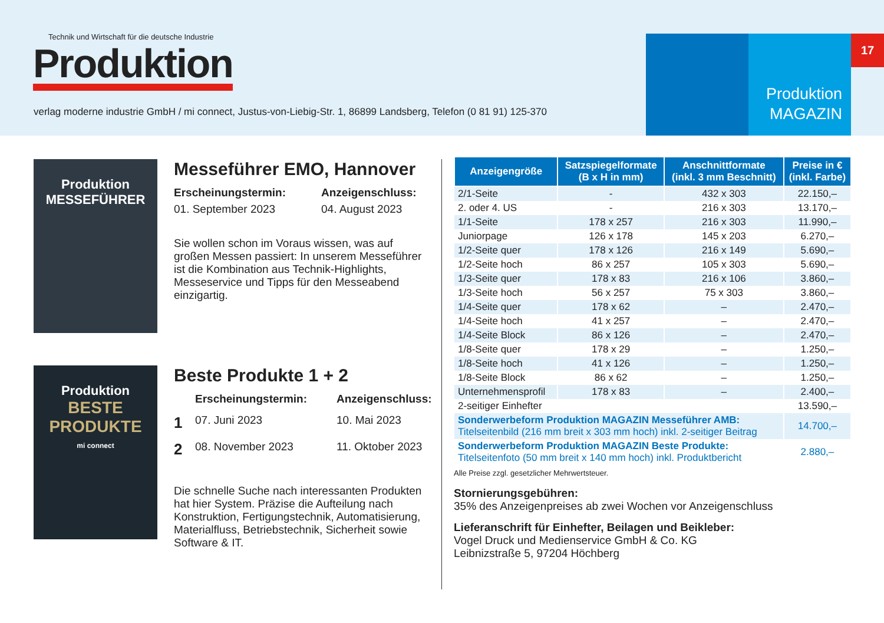Technik und Wirtschaft für die deutsche Industrie
Produktion
verlag moderne industrie GmbH / mi connect, Justus-von-Liebig-Str. 1, 86899 Landsberg, Telefon (0 81 91) 125-370
Produktion
MAGAZIN
17
Produktion
MESSEFÜHRER
Messeführer EMO, Hannover
Erscheinungstermin: Anzeigenschluss: 01. September 2023 04. August 2023
Sie wollen schon im Voraus wissen, was auf großen Messen passiert: In unserem Messeführer ist die Kombination aus Technik-Highlights, Messeservice und Tipps für den Messeabend einzigartig.
Produktion
BESTE PRODUKTE
mi connect
Beste Produkte 1 + 2
Erscheinungstermin: Anzeigenschluss: 1 07. Juni 2023 10. Mai 2023 2 08. November 2023 11. Oktober 2023
Die schnelle Suche nach interessanten Produkten hat hier System. Präzise die Aufteilung nach Konstruktion, Fertigungstechnik, Automatisierung, Materialfluss, Betriebstechnik, Sicherheit sowie Software & IT.
| Anzeigengröße | Satzspiegelformate (B x H in mm) | Anschnittformate (inkl. 3 mm Beschnitt) | Preise in € (inkl. Farbe) |
| --- | --- | --- | --- |
| 2/1-Seite | - | 432 x 303 | 22.150,– |
| 2. oder 4. US | - | 216 x 303 | 13.170,– |
| 1/1-Seite | 178 x 257 | 216 x 303 | 11.990,– |
| Juniorpage | 126 x 178 | 145 x 203 | 6.270,– |
| 1/2-Seite quer | 178 x 126 | 216 x 149 | 5.690,– |
| 1/2-Seite hoch | 86 x 257 | 105 x 303 | 5.690,– |
| 1/3-Seite quer | 178 x 83 | 216 x 106 | 3.860,– |
| 1/3-Seite hoch | 56 x 257 | 75 x 303 | 3.860,– |
| 1/4-Seite quer | 178 x 62 | – | 2.470,– |
| 1/4-Seite hoch | 41 x 257 | – | 2.470,– |
| 1/4-Seite Block | 86 x 126 | – | 2.470,– |
| 1/8-Seite quer | 178 x 29 | – | 1.250,– |
| 1/8-Seite hoch | 41 x 126 | – | 1.250,– |
| 1/8-Seite Block | 86 x 62 | – | 1.250,– |
| Unternehmensprofil | 178 x 83 | – | 2.400,– |
| 2-seitiger Einhefter | | | 13.590,– |
| Sonderwerbeform Produktion MAGAZIN Messeführer AMB: Titelseitenbild (216 mm breit x 303 mm hoch) inkl. 2-seitiger Beitrag | | | 14.700,– |
| Sonderwerbeform Produktion MAGAZIN Beste Produkte: Titelseitenfoto (50 mm breit x 140 mm hoch) inkl. Produktbericht | | | 2.880,– |
Alle Preise zzgl. gesetzlicher Mehrwertsteuer.
Stornierungsgebühren:
35% des Anzeigenpreises ab zwei Wochen vor Anzeigenschluss
Lieferanschrift für Einhefter, Beilagen und Beikleber:
Vogel Druck und Medienservice GmbH & Co. KG
Leibnizstraße 5, 97204 Höchberg